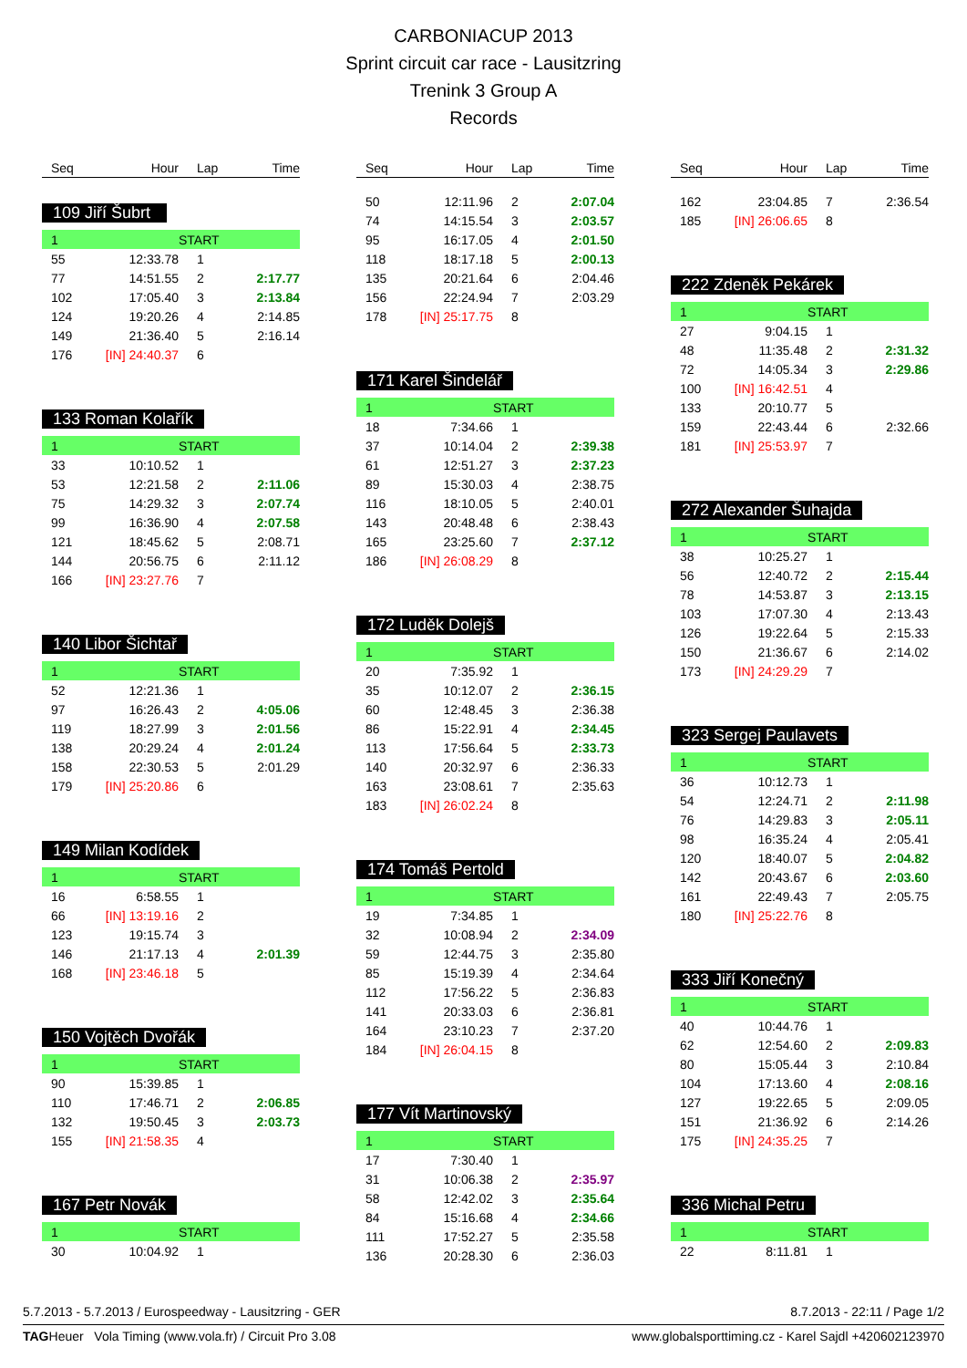CARBONIACUP 2013
Sprint circuit car race - Lausitzring
Trenink 3 Group A
Records
| Seq | Hour | Lap | Time |
| --- | --- | --- | --- |
109 Jiří Šubrt
| 1 | | START | |
| 55 | 12:33.78 | 1 | |
| 77 | 14:51.55 | 2 | 2:17.77 |
| 102 | 17:05.40 | 3 | 2:13.84 |
| 124 | 19:20.26 | 4 | 2:14.85 |
| 149 | 21:36.40 | 5 | 2:16.14 |
| 176 | [IN] 24:40.37 | 6 | |
133 Roman Kolařík
| 1 | | START | |
| 33 | 10:10.52 | 1 | |
| 53 | 12:21.58 | 2 | 2:11.06 |
| 75 | 14:29.32 | 3 | 2:07.74 |
| 99 | 16:36.90 | 4 | 2:07.58 |
| 121 | 18:45.62 | 5 | 2:08.71 |
| 144 | 20:56.75 | 6 | 2:11.12 |
| 166 | [IN] 23:27.76 | 7 | |
140 Libor Šichtař
| 1 | | START | |
| 52 | 12:21.36 | 1 | |
| 97 | 16:26.43 | 2 | 4:05.06 |
| 119 | 18:27.99 | 3 | 2:01.56 |
| 138 | 20:29.24 | 4 | 2:01.24 |
| 158 | 22:30.53 | 5 | 2:01.29 |
| 179 | [IN] 25:20.86 | 6 | |
149 Milan Kodídek
| 1 | | START | |
| 16 | 6:58.55 | 1 | |
| 66 | [IN] 13:19.16 | 2 | |
| 123 | 19:15.74 | 3 | |
| 146 | 21:17.13 | 4 | 2:01.39 |
| 168 | [IN] 23:46.18 | 5 | |
150 Vojtěch Dvořák
| 1 | | START | |
| 90 | 15:39.85 | 1 | |
| 110 | 17:46.71 | 2 | 2:06.85 |
| 132 | 19:50.45 | 3 | 2:03.73 |
| 155 | [IN] 21:58.35 | 4 | |
167 Petr Novák
| 1 | | START | |
| 30 | 10:04.92 | 1 | |
| Seq | Hour | Lap | Time |
| --- | --- | --- | --- |
| 50 | 12:11.96 | 2 | 2:07.04 |
| 74 | 14:15.54 | 3 | 2:03.57 |
| 95 | 16:17.05 | 4 | 2:01.50 |
| 118 | 18:17.18 | 5 | 2:00.13 |
| 135 | 20:21.64 | 6 | 2:04.46 |
| 156 | 22:24.94 | 7 | 2:03.29 |
| 178 | [IN] 25:17.75 | 8 | |
171 Karel Šindelář
| 1 | | START | |
| 18 | 7:34.66 | 1 | |
| 37 | 10:14.04 | 2 | 2:39.38 |
| 61 | 12:51.27 | 3 | 2:37.23 |
| 89 | 15:30.03 | 4 | 2:38.75 |
| 116 | 18:10.05 | 5 | 2:40.01 |
| 143 | 20:48.48 | 6 | 2:38.43 |
| 165 | 23:25.60 | 7 | 2:37.12 |
| 186 | [IN] 26:08.29 | 8 | |
172 Luděk Dolejš
| 1 | | START | |
| 20 | 7:35.92 | 1 | |
| 35 | 10:12.07 | 2 | 2:36.15 |
| 60 | 12:48.45 | 3 | 2:36.38 |
| 86 | 15:22.91 | 4 | 2:34.45 |
| 113 | 17:56.64 | 5 | 2:33.73 |
| 140 | 20:32.97 | 6 | 2:36.33 |
| 163 | 23:08.61 | 7 | 2:35.63 |
| 183 | [IN] 26:02.24 | 8 | |
174 Tomáš Pertold
| 1 | | START | |
| 19 | 7:34.85 | 1 | |
| 32 | 10:08.94 | 2 | 2:34.09 |
| 59 | 12:44.75 | 3 | 2:35.80 |
| 85 | 15:19.39 | 4 | 2:34.64 |
| 112 | 17:56.22 | 5 | 2:36.83 |
| 141 | 20:33.03 | 6 | 2:36.81 |
| 164 | 23:10.23 | 7 | 2:37.20 |
| 184 | [IN] 26:04.15 | 8 | |
177 Vít Martinovský
| 1 | | START | |
| 17 | 7:30.40 | 1 | |
| 31 | 10:06.38 | 2 | 2:35.97 |
| 58 | 12:42.02 | 3 | 2:35.64 |
| 84 | 15:16.68 | 4 | 2:34.66 |
| 111 | 17:52.27 | 5 | 2:35.58 |
| 136 | 20:28.30 | 6 | 2:36.03 |
| Seq | Hour | Lap | Time |
| --- | --- | --- | --- |
| 162 | 23:04.85 | 7 | 2:36.54 |
| 185 | [IN] 26:06.65 | 8 | |
222 Zdeněk Pekárek
| 1 | | START | |
| 27 | 9:04.15 | 1 | |
| 48 | 11:35.48 | 2 | 2:31.32 |
| 72 | 14:05.34 | 3 | 2:29.86 |
| 100 | [IN] 16:42.51 | 4 | |
| 133 | 20:10.77 | 5 | |
| 159 | 22:43.44 | 6 | 2:32.66 |
| 181 | [IN] 25:53.97 | 7 | |
272 Alexander Šuhajda
| 1 | | START | |
| 38 | 10:25.27 | 1 | |
| 56 | 12:40.72 | 2 | 2:15.44 |
| 78 | 14:53.87 | 3 | 2:13.15 |
| 103 | 17:07.30 | 4 | 2:13.43 |
| 126 | 19:22.64 | 5 | 2:15.33 |
| 150 | 21:36.67 | 6 | 2:14.02 |
| 173 | [IN] 24:29.29 | 7 | |
323 Sergej Paulavets
| 1 | | START | |
| 36 | 10:12.73 | 1 | |
| 54 | 12:24.71 | 2 | 2:11.98 |
| 76 | 14:29.83 | 3 | 2:05.11 |
| 98 | 16:35.24 | 4 | 2:05.41 |
| 120 | 18:40.07 | 5 | 2:04.82 |
| 142 | 20:43.67 | 6 | 2:03.60 |
| 161 | 22:49.43 | 7 | 2:05.75 |
| 180 | [IN] 25:22.76 | 8 | |
333 Jiří Konečný
| 1 | | START | |
| 40 | 10:44.76 | 1 | |
| 62 | 12:54.60 | 2 | 2:09.83 |
| 80 | 15:05.44 | 3 | 2:10.84 |
| 104 | 17:13.60 | 4 | 2:08.16 |
| 127 | 19:22.65 | 5 | 2:09.05 |
| 151 | 21:36.92 | 6 | 2:14.26 |
| 175 | [IN] 24:35.25 | 7 | |
336 Michal Petru
| 1 | | START | |
| 22 | 8:11.81 | 1 | |
5.7.2013 - 5.7.2013 / Eurospeedway - Lausitzring - GER 8.7.2013 - 22:11 / Page 1/2
TAGHeuer Vola Timing (www.vola.fr) / Circuit Pro 3.08 www.globalsporttiming.cz - Karel Sajdl +420602123970